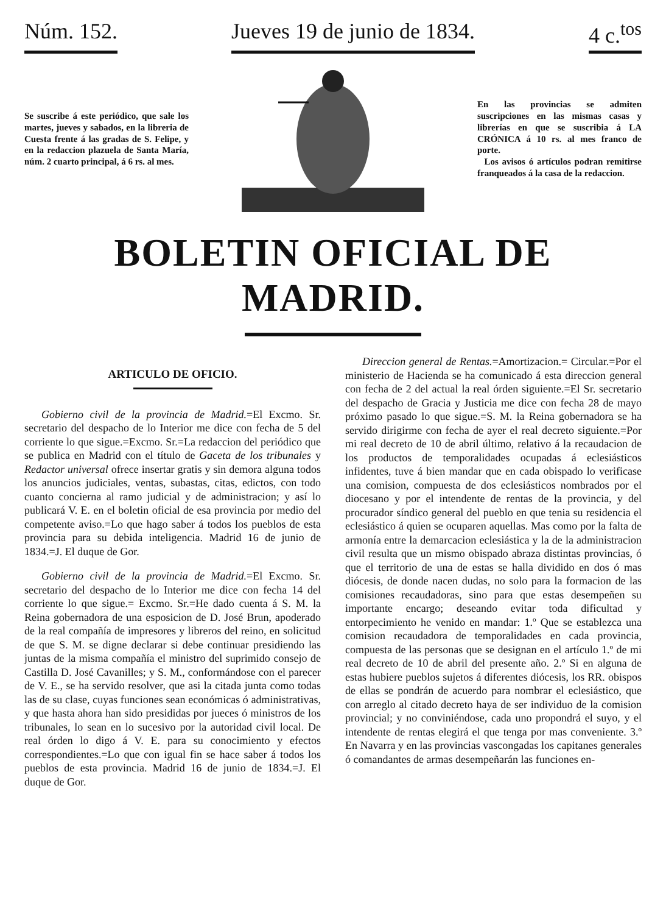Núm. 152. Jueves 19 de junio de 1834. 4 c.<sup>tos</sup>
Se suscribe á este periódico, que sale los martes, jueves y sabados, en la libreria de Cuesta frente á las gradas de S. Felipe, y en la redaccion plazuela de Santa María, núm. 2 cuarto principal, á 6 rs. al mes.
En las provincias se admiten suscripciones en las mismas casas y librerías en que se suscribia á LA CRÓNICA á 10 rs. al mes franco de porte.
Los avisos ó artículos podran remitirse franqueados á la casa de la redaccion.
BOLETIN OFICIAL DE MADRID.
ARTICULO DE OFICIO.
Gobierno civil de la provincia de Madrid.=El Excmo. Sr. secretario del despacho de lo Interior me dice con fecha de 5 del corriente lo que sigue.=Excmo. Sr.=La redaccion del periódico que se publica en Madrid con el título de Gaceta de los tribunales y Redactor universal ofrece insertar gratis y sin demora alguna todos los anuncios judiciales, ventas, subastas, citas, edictos, con todo cuanto concierna al ramo judicial y de administracion; y así lo publicará V. E. en el boletin oficial de esa provincia por medio del competente aviso.=Lo que hago saber á todos los pueblos de esta provincia para su debida inteligencia. Madrid 16 de junio de 1834.=J. El duque de Gor.
Gobierno civil de la provincia de Madrid.=El Excmo. Sr. secretario del despacho de lo Interior me dice con fecha 14 del corriente lo que sigue.= Excmo. Sr.=He dado cuenta á S. M. la Reina gobernadora de una esposicion de D. José Brun, apoderado de la real compañía de impresores y libreros del reino, en solicitud de que S. M. se digne declarar si debe continuar presidiendo las juntas de la misma compañía el ministro del suprimido consejo de Castilla D. José Cavanilles; y S. M., conformándose con el parecer de V. E., se ha servido resolver, que asi la citada junta como todas las de su clase, cuyas funciones sean económicas ó administrativas, y que hasta ahora han sido presididas por jueces ó ministros de los tribunales, lo sean en lo sucesivo por la autoridad civil local. De real órden lo digo á V. E. para su conocimiento y efectos correspondientes.=Lo que con igual fin se hace saber á todos los pueblos de esta provincia. Madrid 16 de junio de 1834.=J. El duque de Gor.
Direccion general de Rentas.=Amortizacion.= Circular.=Por el ministerio de Hacienda se ha comunicado á esta direccion general con fecha de 2 del actual la real órden siguiente.=El Sr. secretario del despacho de Gracia y Justicia me dice con fecha 28 de mayo próximo pasado lo que sigue.=S. M. la Reina gobernadora se ha servido dirigirme con fecha de ayer el real decreto siguiente.=Por mi real decreto de 10 de abril último, relativo á la recaudacion de los productos de temporalidades ocupadas á eclesiásticos infidentes, tuve á bien mandar que en cada obispado lo verificase una comision, compuesta de dos eclesiásticos nombrados por el diocesano y por el intendente de rentas de la provincia, y del procurador síndico general del pueblo en que tenia su residencia el eclesiástico á quien se ocuparen aquellas. Mas como por la falta de armonía entre la demarcacion eclesiástica y la de la administracion civil resulta que un mismo obispado abraza distintas provincias, ó que el territorio de una de estas se halla dividido en dos ó mas diócesis, de donde nacen dudas, no solo para la formacion de las comisiones recaudadoras, sino para que estas desempeñen su importante encargo; deseando evitar toda dificultad y entorpecimiento he venido en mandar: 1.º Que se establezca una comision recaudadora de temporalidades en cada provincia, compuesta de las personas que se designan en el artículo 1.º de mi real decreto de 10 de abril del presente año. 2.º Si en alguna de estas hubiere pueblos sujetos á diferentes diócesis, los RR. obispos de ellas se pondrán de acuerdo para nombrar el eclesiástico, que con arreglo al citado decreto haya de ser individuo de la comision provincial; y no conviniéndose, cada uno propondrá el suyo, y el intendente de rentas elegirá el que tenga por mas conveniente. 3.º En Navarra y en las provincias vascongadas los capitanes generales ó comandantes de armas desempeñarán las funciones en-